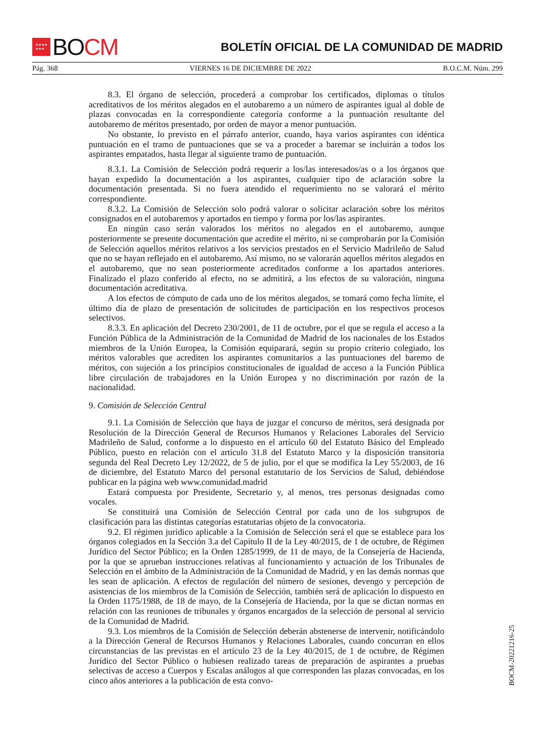★★★★
★★★ BO CM
BOLETÍN OFICIAL DE LA COMUNIDAD DE MADRID
Pág. 368 VIERNES 16 DE DICIEMBRE DE 2022 B.O.C.M. Núm. 299
8.3. El órgano de selección, procederá a comprobar los certificados, diplomas o títulos acreditativos de los méritos alegados en el autobaremo a un número de aspirantes igual al doble de plazas convocadas en la correspondiente categoría conforme a la puntuación resultante del autobaremo de méritos presentado, por orden de mayor a menor puntuación.
No obstante, lo previsto en el párrafo anterior, cuando, haya varios aspirantes con idéntica puntuación en el tramo de puntuaciones que se va a proceder a baremar se incluirán a todos los aspirantes empatados, hasta llegar al siguiente tramo de puntuación.
8.3.1. La Comisión de Selección podrá requerir a los/las interesados/as o a los órganos que hayan expedido la documentación a los aspirantes, cualquier tipo de aclaración sobre la documentación presentada. Si no fuera atendido el requerimiento no se valorará el mérito correspondiente.
8.3.2. La Comisión de Selección solo podrá valorar o solicitar aclaración sobre los méritos consignados en el autobaremos y aportados en tiempo y forma por los/las aspirantes.
En ningún caso serán valorados los méritos no alegados en el autobaremo, aunque posteriormente se presente documentación que acredite el mérito, ni se comprobarán por la Comisión de Selección aquellos méritos relativos a los servicios prestados en el Servicio Madrileño de Salud que no se hayan reflejado en el autobaremo. Así mismo, no se valorarán aquellos méritos alegados en el autobaremo, que no sean posteriormente acreditados conforme a los apartados anteriores. Finalizado el plazo conferido al efecto, no se admitirá, a los efectos de su valoración, ninguna documentación acreditativa.
A los efectos de cómputo de cada uno de los méritos alegados, se tomará como fecha límite, el último día de plazo de presentación de solicitudes de participación en los respectivos procesos selectivos.
8.3.3. En aplicación del Decreto 230/2001, de 11 de octubre, por el que se regula el acceso a la Función Pública de la Administración de la Comunidad de Madrid de los nacionales de los Estados miembros de la Unión Europea, la Comisión equiparará, según su propio criterio colegiado, los méritos valorables que acrediten los aspirantes comunitarios a las puntuaciones del baremo de méritos, con sujeción a los principios constitucionales de igualdad de acceso a la Función Pública libre circulación de trabajadores en la Unión Europea y no discriminación por razón de la nacionalidad.
9. Comisión de Selección Central
9.1. La Comisión de Selección que haya de juzgar el concurso de méritos, será designada por Resolución de la Dirección General de Recursos Humanos y Relaciones Laborales del Servicio Madrileño de Salud, conforme a lo dispuesto en el artículo 60 del Estatuto Básico del Empleado Público, puesto en relación con el artículo 31.8 del Estatuto Marco y la disposición transitoria segunda del Real Decreto Ley 12/2022, de 5 de julio, por el que se modifica la Ley 55/2003, de 16 de diciembre, del Estatuto Marco del personal estatutario de los Servicios de Salud, debiéndose publicar en la página web www.comunidad.madrid
Estará compuesta por Presidente, Secretario y, al menos, tres personas designadas como vocales.
Se constituirá una Comisión de Selección Central por cada uno de los subgrupos de clasificación para las distintas categorías estatutarias objeto de la convocatoria.
9.2. El régimen jurídico aplicable a la Comisión de Selección será el que se establece para los órganos colegiados en la Sección 3.a del Capítulo II de la Ley 40/2015, de 1 de octubre, de Régimen Jurídico del Sector Público; en la Orden 1285/1999, de 11 de mayo, de la Consejería de Hacienda, por la que se aprueban instrucciones relativas al funcionamiento y actuación de los Tribunales de Selección en el ámbito de la Administración de la Comunidad de Madrid, y en las demás normas que les sean de aplicación. A efectos de regulación del número de sesiones, devengo y percepción de asistencias de los miembros de la Comisión de Selección, también será de aplicación lo dispuesto en la Orden 1175/1988, de 18 de mayo, de la Consejería de Hacienda, por la que se dictan normas en relación con las reuniones de tribunales y órganos encargados de la selección de personal al servicio de la Comunidad de Madrid.
9.3. Los miembros de la Comisión de Selección deberán abstenerse de intervenir, notificándolo a la Dirección General de Recursos Humanos y Relaciones Laborales, cuando concurran en ellos circunstancias de las previstas en el artículo 23 de la Ley 40/2015, de 1 de octubre, de Régimen Jurídico del Sector Público o hubiesen realizado tareas de preparación de aspirantes a pruebas selectivas de acceso a Cuerpos y Escalas análogos al que corresponden las plazas convocadas, en los cinco años anteriores a la publicación de esta convo-
BOCM-20221216-25